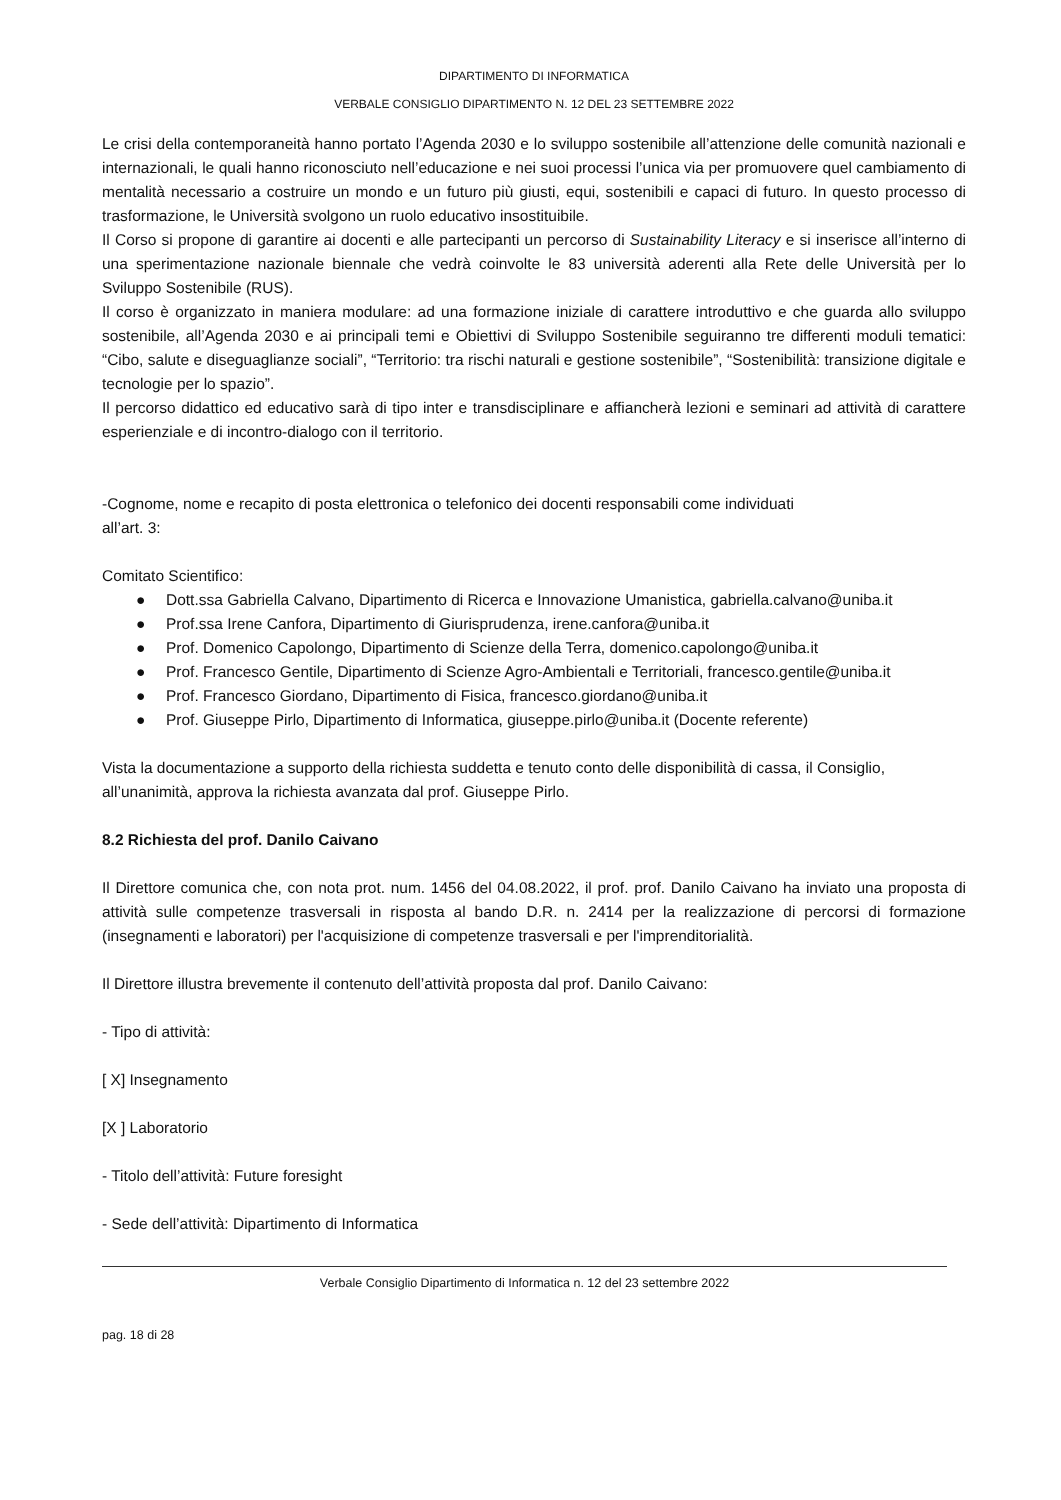DIPARTIMENTO DI INFORMATICA
VERBALE CONSIGLIO DIPARTIMENTO N. 12 DEL 23 SETTEMBRE 2022
Le crisi della contemporaneità hanno portato l’Agenda 2030 e lo sviluppo sostenibile all’attenzione delle comunità nazionali e internazionali, le quali hanno riconosciuto nell’educazione e nei suoi processi l’unica via per promuovere quel cambiamento di mentalità necessario a costruire un mondo e un futuro più giusti, equi, sostenibili e capaci di futuro. In questo processo di trasformazione, le Università svolgono un ruolo educativo insostituibile.
Il Corso si propone di garantire ai docenti e alle partecipanti un percorso di Sustainability Literacy e si inserisce all’interno di una sperimentazione nazionale biennale che vedrà coinvolte le 83 università aderenti alla Rete delle Università per lo Sviluppo Sostenibile (RUS).
Il corso è organizzato in maniera modulare: ad una formazione iniziale di carattere introduttivo e che guarda allo sviluppo sostenibile, all’Agenda 2030 e ai principali temi e Obiettivi di Sviluppo Sostenibile seguiranno tre differenti moduli tematici: “Cibo, salute e diseguaglianze sociali”, “Territorio: tra rischi naturali e gestione sostenibile”, “Sostenibilità: transizione digitale e tecnologie per lo spazio”.
Il percorso didattico ed educativo sarà di tipo inter e transdisciplinare e affiancherà lezioni e seminari ad attività di carattere esperienziale e di incontro-dialogo con il territorio.
-Cognome, nome e recapito di posta elettronica o telefonico dei docenti responsabili come individuati
all’art. 3:
Comitato Scientifico:
● Dott.ssa Gabriella Calvano, Dipartimento di Ricerca e Innovazione Umanistica, gabriella.calvano@uniba.it
● Prof.ssa Irene Canfora, Dipartimento di Giurisprudenza, irene.canfora@uniba.it
● Prof. Domenico Capolongo, Dipartimento di Scienze della Terra, domenico.capolongo@uniba.it
● Prof. Francesco Gentile, Dipartimento di Scienze Agro-Ambientali e Territoriali, francesco.gentile@uniba.it
● Prof. Francesco Giordano, Dipartimento di Fisica, francesco.giordano@uniba.it
● Prof. Giuseppe Pirlo, Dipartimento di Informatica, giuseppe.pirlo@uniba.it (Docente referente)
Vista la documentazione a supporto della richiesta suddetta e tenuto conto delle disponibilità di cassa, il Consiglio, all’unanimità, approva la richiesta avanzata dal prof. Giuseppe Pirlo.
8.2 Richiesta del prof. Danilo Caivano
Il Direttore comunica che, con nota prot. num. 1456 del 04.08.2022, il prof. prof. Danilo Caivano ha inviato una proposta di attività sulle competenze trasversali in risposta al bando D.R. n. 2414 per la realizzazione di percorsi di formazione (insegnamenti e laboratori) per l'acquisizione di competenze trasversali e per l'imprenditorialità.
Il Direttore illustra brevemente il contenuto dell’attività proposta dal prof. Danilo Caivano:
- Tipo di attività:
[ X] Insegnamento
[X ] Laboratorio
- Titolo dell’attività: Future foresight
- Sede dell’attività: Dipartimento di Informatica
Verbale Consiglio Dipartimento di Informatica n. 12 del 23 settembre 2022
pag. 18 di 28